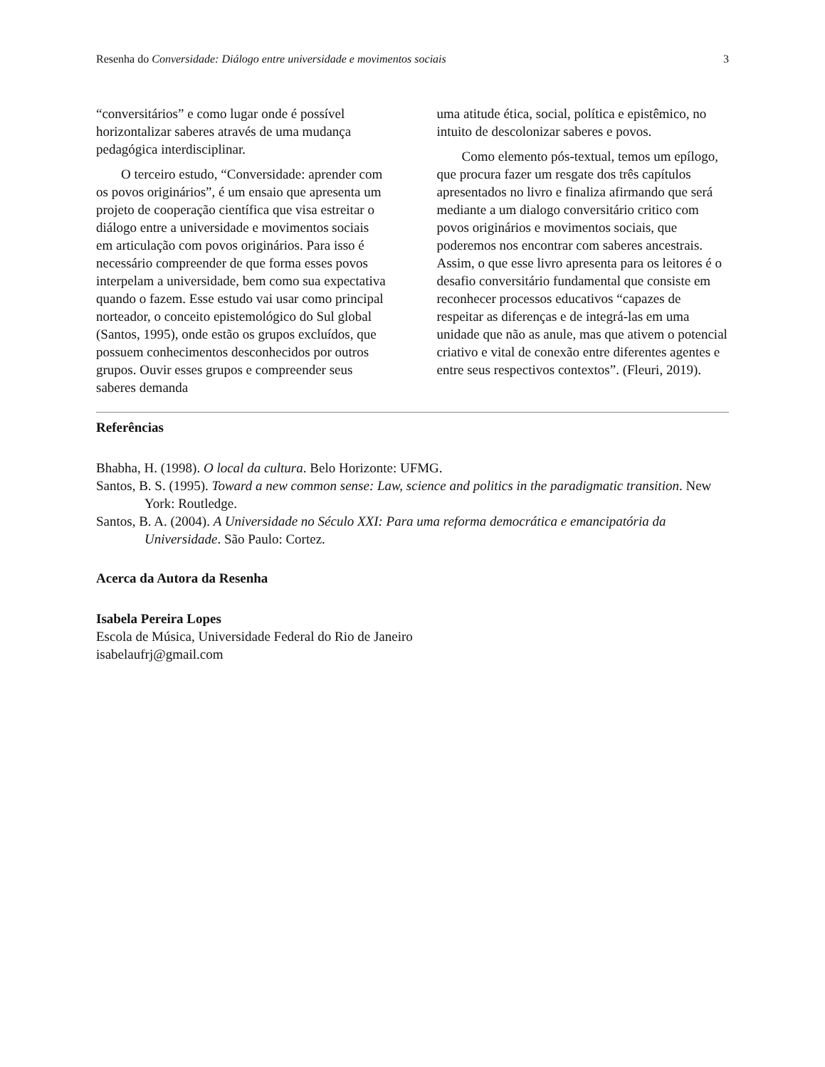Resenha do Conversidade: Diálogo entre universidade e movimentos sociais 3
“conversitários” e como lugar onde é possível horizontalizar saberes através de uma mudança pedagógica interdisciplinar.
O terceiro estudo, “Conversidade: aprender com os povos originários”, é um ensaio que apresenta um projeto de cooperação científica que visa estreitar o diálogo entre a universidade e movimentos sociais em articulação com povos originários. Para isso é necessário compreender de que forma esses povos interpelam a universidade, bem como sua expectativa quando o fazem. Esse estudo vai usar como principal norteador, o conceito epistemológico do Sul global (Santos, 1995), onde estão os grupos excluídos, que possuem conhecimentos desconhecidos por outros grupos. Ouvir esses grupos e compreender seus saberes demanda
uma atitude ética, social, política e epistêmico, no intuito de descolonizar saberes e povos.
Como elemento pós-textual, temos um epílogo, que procura fazer um resgate dos três capítulos apresentados no livro e finaliza afirmando que será mediante a um dialogo conversitário critico com povos originários e movimentos sociais, que poderemos nos encontrar com saberes ancestrais. Assim, o que esse livro apresenta para os leitores é o desafio conversitário fundamental que consiste em reconhecer processos educativos “capazes de respeitar as diferenças e de integrá-las em uma unidade que não as anule, mas que ativem o potencial criativo e vital de conexão entre diferentes agentes e entre seus respectivos contextos”. (Fleuri, 2019).
Referências
Bhabha, H. (1998). O local da cultura. Belo Horizonte: UFMG.
Santos, B. S. (1995). Toward a new common sense: Law, science and politics in the paradigmatic transition. New York: Routledge.
Santos, B. A. (2004). A Universidade no Século XXI: Para uma reforma democrática e emancipatória da Universidade. São Paulo: Cortez.
Acerca da Autora da Resenha
Isabela Pereira Lopes
Escola de Música, Universidade Federal do Rio de Janeiro
isabelaufrj@gmail.com